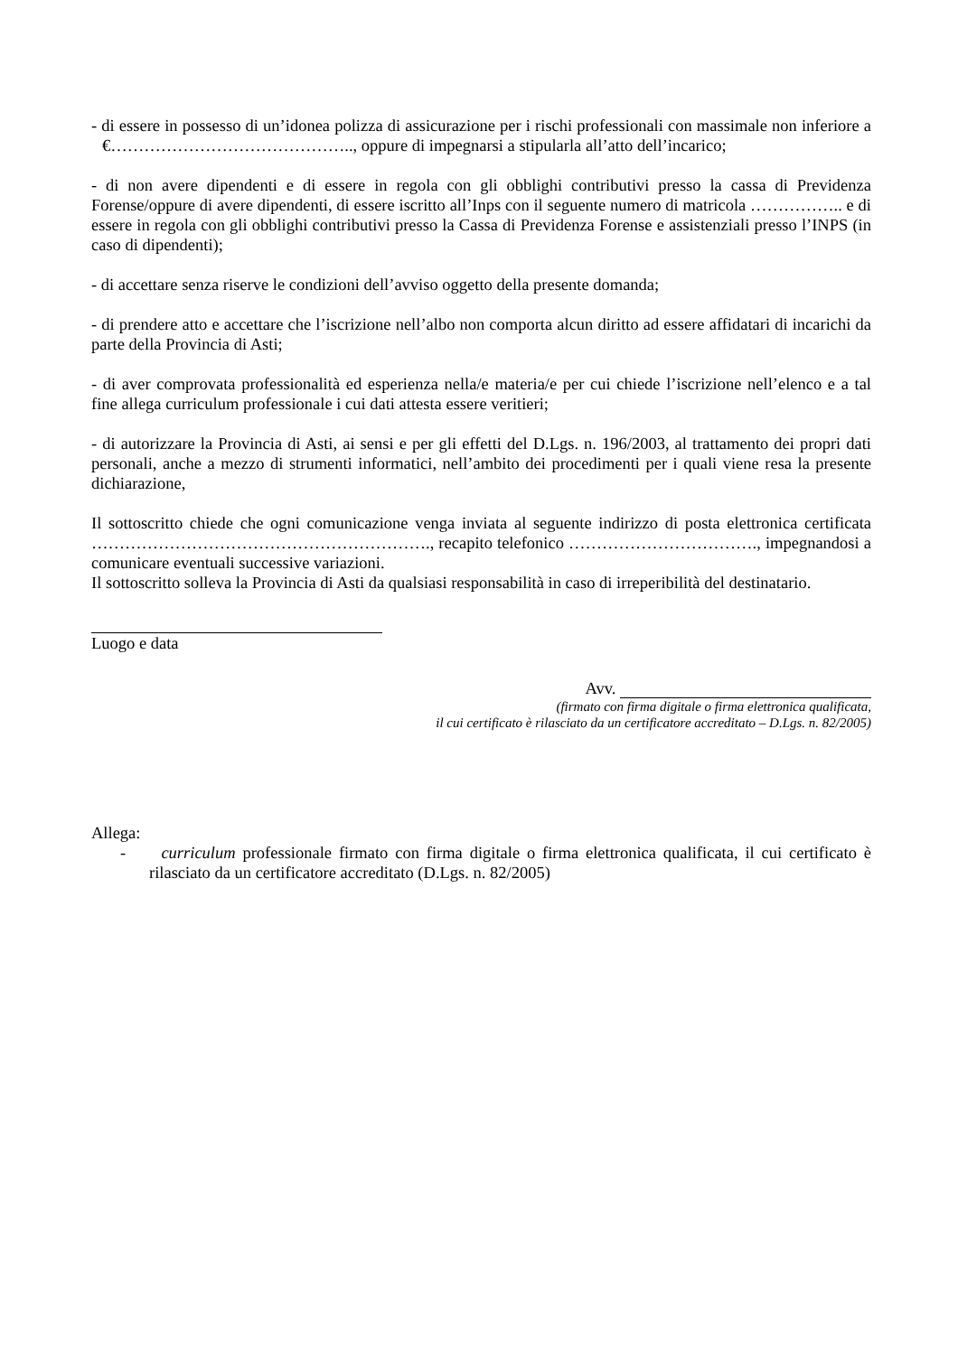- di essere in possesso di un’idonea polizza di assicurazione per i rischi professionali con massimale non inferiore a €…………………………………….., oppure di impegnarsi a stipularla all’atto dell’incarico;
- di non avere dipendenti e di essere in regola con gli obblighi contributivi presso la cassa di Previdenza Forense/oppure di avere dipendenti, di essere iscritto all’Inps con il seguente numero di matricola …………….. e di essere in regola con gli obblighi contributivi presso la Cassa di Previdenza Forense e assistenziali presso l’INPS (in caso di dipendenti);
- di accettare senza riserve le condizioni dell’avviso oggetto della presente domanda;
- di prendere atto e accettare che l’iscrizione nell’albo non comporta alcun diritto ad essere affidatari di incarichi da parte della Provincia di Asti;
- di aver comprovata professionalità ed esperienza nella/e materia/e per cui chiede l’iscrizione nell’elenco e a tal fine allega curriculum professionale i cui dati attesta essere veritieri;
- di autorizzare la Provincia di Asti, ai sensi e per gli effetti del D.Lgs. n. 196/2003, al trattamento dei propri dati personali, anche a mezzo di strumenti informatici, nell’ambito dei procedimenti per i quali viene resa la presente dichiarazione,
Il sottoscritto chiede che ogni comunicazione venga inviata al seguente indirizzo di posta elettronica certificata ……………………………………………………., recapito telefonico ……………………………., impegnandosi a comunicare eventuali successive variazioni.
Il sottoscritto solleva la Provincia di Asti da qualsiasi responsabilità in caso di irreperibilità del destinatario.
Luogo e data
Avv.
(firmato con firma digitale o firma elettronica qualificata,
il cui certificato è rilasciato da un certificatore accreditato – D.Lgs. n. 82/2005)
Allega:
- curriculum professionale firmato con firma digitale o firma elettronica qualificata, il cui certificato è rilasciato da un certificatore accreditato (D.Lgs. n. 82/2005)